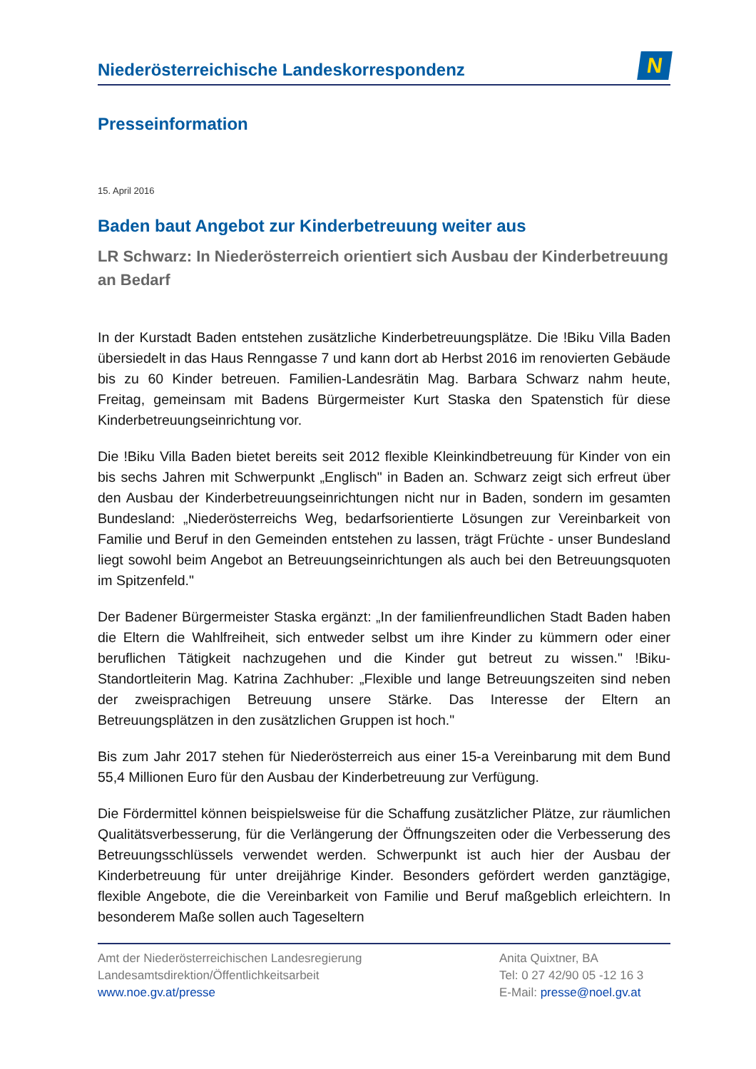Niederösterreichische Landeskorrespondenz
N
Presseinformation
15. April 2016
Baden baut Angebot zur Kinderbetreuung weiter aus
LR Schwarz: In Niederösterreich orientiert sich Ausbau der Kinderbetreuung an Bedarf
In der Kurstadt Baden entstehen zusätzliche Kinderbetreuungsplätze. Die !Biku Villa Baden übersiedelt in das Haus Renngasse 7 und kann dort ab Herbst 2016 im renovierten Gebäude bis zu 60 Kinder betreuen. Familien-Landesrätin Mag. Barbara Schwarz nahm heute, Freitag, gemeinsam mit Badens Bürgermeister Kurt Staska den Spatenstich für diese Kinderbetreuungseinrichtung vor.
Die !Biku Villa Baden bietet bereits seit 2012 flexible Kleinkindbetreuung für Kinder von ein bis sechs Jahren mit Schwerpunkt „Englisch" in Baden an. Schwarz zeigt sich erfreut über den Ausbau der Kinderbetreuungseinrichtungen nicht nur in Baden, sondern im gesamten Bundesland: „Niederösterreichs Weg, bedarfsorientierte Lösungen zur Vereinbarkeit von Familie und Beruf in den Gemeinden entstehen zu lassen, trägt Früchte - unser Bundesland liegt sowohl beim Angebot an Betreuungseinrichtungen als auch bei den Betreuungsquoten im Spitzenfeld."
Der Badener Bürgermeister Staska ergänzt: „In der familienfreundlichen Stadt Baden haben die Eltern die Wahlfreiheit, sich entweder selbst um ihre Kinder zu kümmern oder einer beruflichen Tätigkeit nachzugehen und die Kinder gut betreut zu wissen." !Biku-Standortleiterin Mag. Katrina Zachhuber: „Flexible und lange Betreuungszeiten sind neben der zweisprachigen Betreuung unsere Stärke. Das Interesse der Eltern an Betreuungsplätzen in den zusätzlichen Gruppen ist hoch."
Bis zum Jahr 2017 stehen für Niederösterreich aus einer 15-a Vereinbarung mit dem Bund 55,4 Millionen Euro für den Ausbau der Kinderbetreuung zur Verfügung.
Die Fördermittel können beispielsweise für die Schaffung zusätzlicher Plätze, zur räumlichen Qualitätsverbesserung, für die Verlängerung der Öffnungszeiten oder die Verbesserung des Betreuungsschlüssels verwendet werden. Schwerpunkt ist auch hier der Ausbau der Kinderbetreuung für unter dreijährige Kinder. Besonders gefördert werden ganztägige, flexible Angebote, die die Vereinbarkeit von Familie und Beruf maßgeblich erleichtern. In besonderem Maße sollen auch Tageseltern
Amt der Niederösterreichischen Landesregierung
Landesamtsdirektion/Öffentlichkeitsarbeit
www.noe.gv.at/presse
Anita Quixtner, BA
Tel: 0 27 42/90 05 -12 16 3
E-Mail: presse@noel.gv.at